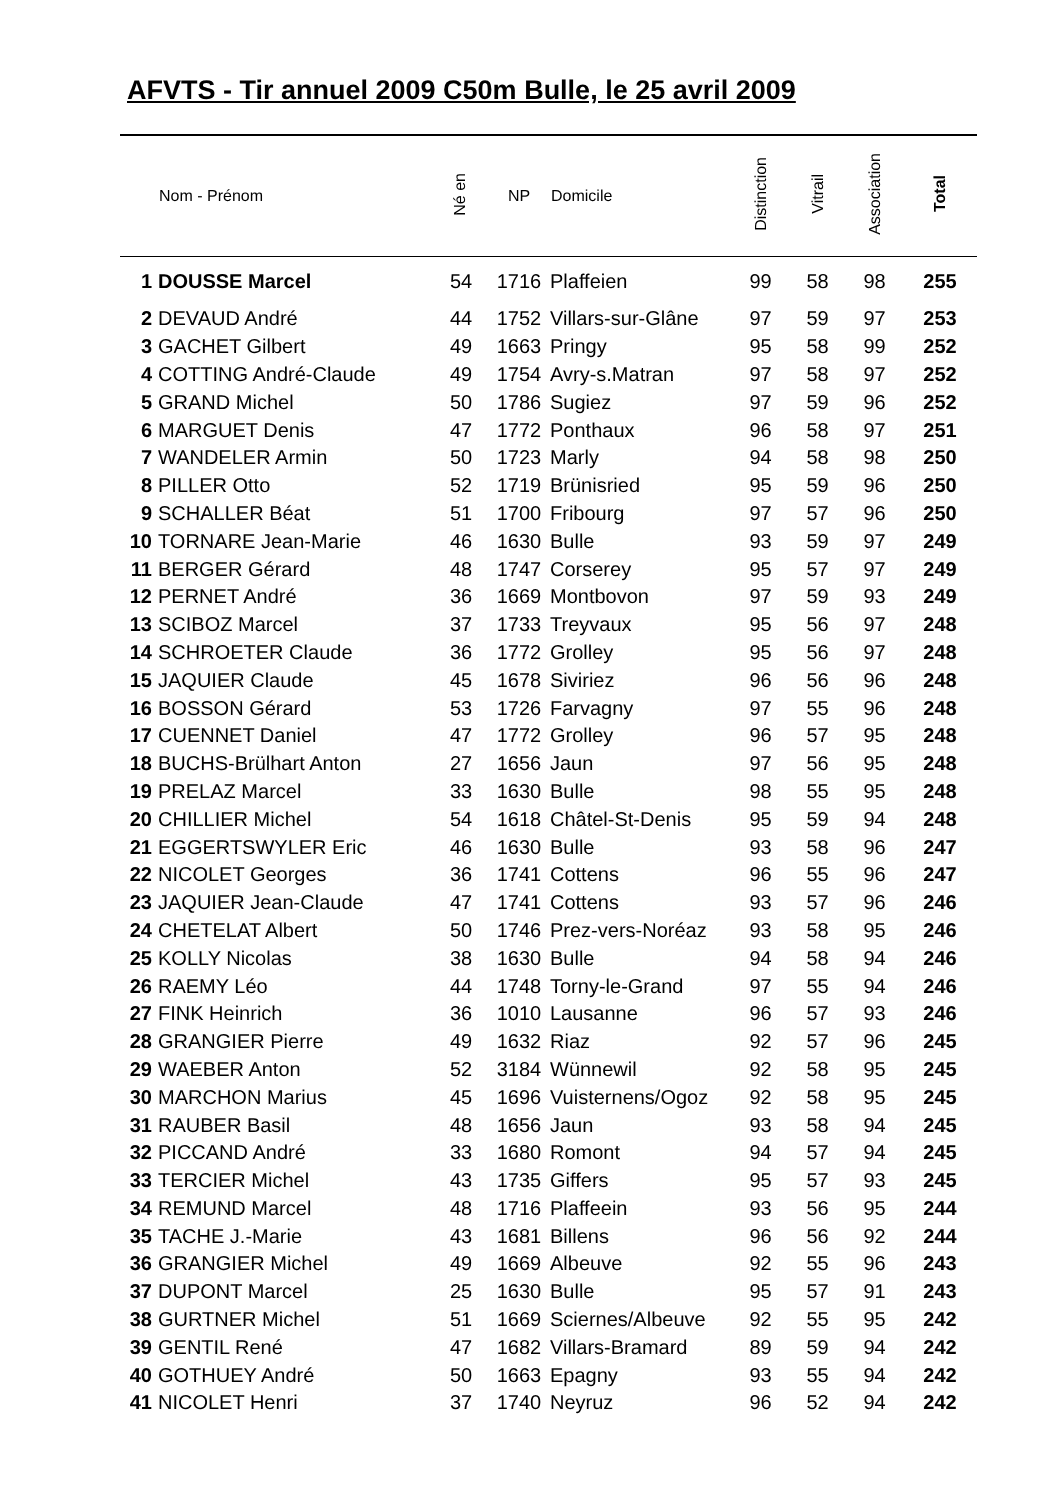AFVTS - Tir annuel 2009 C50m Bulle, le 25 avril 2009
| | Nom - Prénom | Né en | NP | Domicile | Distinction | Vitrail | Association | Total |
| --- | --- | --- | --- | --- | --- | --- | --- | --- |
| 1 | DOUSSE Marcel | 54 | 1716 | Plaffeien | 99 | 58 | 98 | 255 |
| 2 | DEVAUD André | 44 | 1752 | Villars-sur-Glâne | 97 | 59 | 97 | 253 |
| 3 | GACHET Gilbert | 49 | 1663 | Pringy | 95 | 58 | 99 | 252 |
| 4 | COTTING André-Claude | 49 | 1754 | Avry-s.Matran | 97 | 58 | 97 | 252 |
| 5 | GRAND Michel | 50 | 1786 | Sugiez | 97 | 59 | 96 | 252 |
| 6 | MARGUET Denis | 47 | 1772 | Ponthaux | 96 | 58 | 97 | 251 |
| 7 | WANDELER Armin | 50 | 1723 | Marly | 94 | 58 | 98 | 250 |
| 8 | PILLER Otto | 52 | 1719 | Brünisried | 95 | 59 | 96 | 250 |
| 9 | SCHALLER Béat | 51 | 1700 | Fribourg | 97 | 57 | 96 | 250 |
| 10 | TORNARE Jean-Marie | 46 | 1630 | Bulle | 93 | 59 | 97 | 249 |
| 11 | BERGER Gérard | 48 | 1747 | Corserey | 95 | 57 | 97 | 249 |
| 12 | PERNET André | 36 | 1669 | Montbovon | 97 | 59 | 93 | 249 |
| 13 | SCIBOZ Marcel | 37 | 1733 | Treyvaux | 95 | 56 | 97 | 248 |
| 14 | SCHROETER Claude | 36 | 1772 | Grolley | 95 | 56 | 97 | 248 |
| 15 | JAQUIER Claude | 45 | 1678 | Siviriez | 96 | 56 | 96 | 248 |
| 16 | BOSSON Gérard | 53 | 1726 | Farvagny | 97 | 55 | 96 | 248 |
| 17 | CUENNET Daniel | 47 | 1772 | Grolley | 96 | 57 | 95 | 248 |
| 18 | BUCHS-Brülhart Anton | 27 | 1656 | Jaun | 97 | 56 | 95 | 248 |
| 19 | PRELAZ Marcel | 33 | 1630 | Bulle | 98 | 55 | 95 | 248 |
| 20 | CHILLIER Michel | 54 | 1618 | Châtel-St-Denis | 95 | 59 | 94 | 248 |
| 21 | EGGERTSWYLER Eric | 46 | 1630 | Bulle | 93 | 58 | 96 | 247 |
| 22 | NICOLET Georges | 36 | 1741 | Cottens | 96 | 55 | 96 | 247 |
| 23 | JAQUIER Jean-Claude | 47 | 1741 | Cottens | 93 | 57 | 96 | 246 |
| 24 | CHETELAT Albert | 50 | 1746 | Prez-vers-Noréaz | 93 | 58 | 95 | 246 |
| 25 | KOLLY Nicolas | 38 | 1630 | Bulle | 94 | 58 | 94 | 246 |
| 26 | RAEMY Léo | 44 | 1748 | Torny-le-Grand | 97 | 55 | 94 | 246 |
| 27 | FINK Heinrich | 36 | 1010 | Lausanne | 96 | 57 | 93 | 246 |
| 28 | GRANGIER Pierre | 49 | 1632 | Riaz | 92 | 57 | 96 | 245 |
| 29 | WAEBER Anton | 52 | 3184 | Wünnewil | 92 | 58 | 95 | 245 |
| 30 | MARCHON Marius | 45 | 1696 | Vuisternens/Ogoz | 92 | 58 | 95 | 245 |
| 31 | RAUBER Basil | 48 | 1656 | Jaun | 93 | 58 | 94 | 245 |
| 32 | PICCAND André | 33 | 1680 | Romont | 94 | 57 | 94 | 245 |
| 33 | TERCIER Michel | 43 | 1735 | Giffers | 95 | 57 | 93 | 245 |
| 34 | REMUND Marcel | 48 | 1716 | Plaffeein | 93 | 56 | 95 | 244 |
| 35 | TACHE J.-Marie | 43 | 1681 | Billens | 96 | 56 | 92 | 244 |
| 36 | GRANGIER Michel | 49 | 1669 | Albeuve | 92 | 55 | 96 | 243 |
| 37 | DUPONT Marcel | 25 | 1630 | Bulle | 95 | 57 | 91 | 243 |
| 38 | GURTNER Michel | 51 | 1669 | Sciernes/Albeuve | 92 | 55 | 95 | 242 |
| 39 | GENTIL René | 47 | 1682 | Villars-Bramard | 89 | 59 | 94 | 242 |
| 40 | GOTHUEY André | 50 | 1663 | Epagny | 93 | 55 | 94 | 242 |
| 41 | NICOLET Henri | 37 | 1740 | Neyruz | 96 | 52 | 94 | 242 |